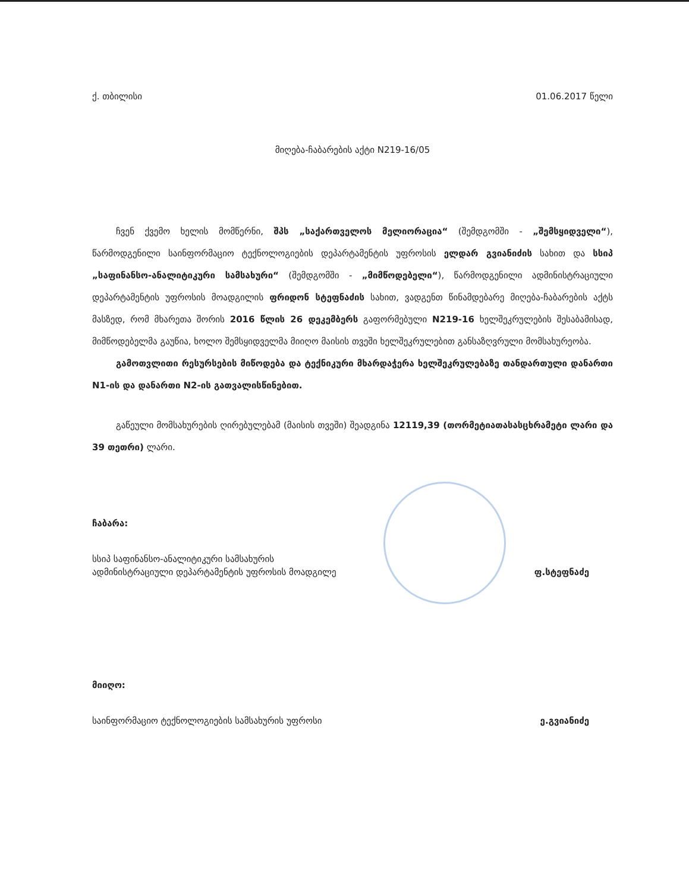ქ. თბილისი 01.06.2017 წელი
მიღება-ჩაბარების აქტი N219-16/05
ჩვენ ქვემო ხელის მომწერნი, შპს „საქართველოს მელიორაცია“ (შემდგომში - „შემსყიდველი“), წარმოდგენილი საინფორმაციო ტექნოლოგიების დეპარტამენტის უფროსის ელდარ გვიანიძის სახით და სსიპ „საფინანსო-ანალიტიკური სამსახური“ (შემდგომში - „მიმწოდებელი“), წარმოდგენილი ადმინისტრაციული დეპარტამენტის უფროსის მოადგილის ფრიდონ სტეფნაძის სახით, ვადგენთ წინამდებარე მიღება-ჩაბარების აქტს მასზედ, რომ მხარეთა შორის 2016 წლის 26 დეკემბერს გაფორმებული N219-16 ხელშეკრულების შესაბამისად, მიმწოდებელმა გაუწია, ხოლო შემსყიდველმა მიიღო მაისის თვეში ხელშეკრულებით განსაზღვრული მომსახურეობა.
გამოთვლითი რესურსების მიწოდება და ტექნიკური მხარდაჭერა ხელშეკრულებაზე თანდართული დანართი N1-ის და დანართი N2-ის გათვალისწინებით.
გაწეული მომსახურების ღირებულებამ (მაისის თვეში) შეადგინა 12119,39 (თორმეტიათასასცხრამეტი ლარი და 39 თეთრი) ლარი.
ჩაბარა:
სსიპ საფინანსო-ანალიტიკური სამსახურის
ადმინისტრაციული დეპარტამენტის უფროსის მოადგილე ფ.სტეფნაძე
მიიღო:
საინფორმაციო ტექნოლოგიების სამსახურის უფროსი ე.გვიანიძე